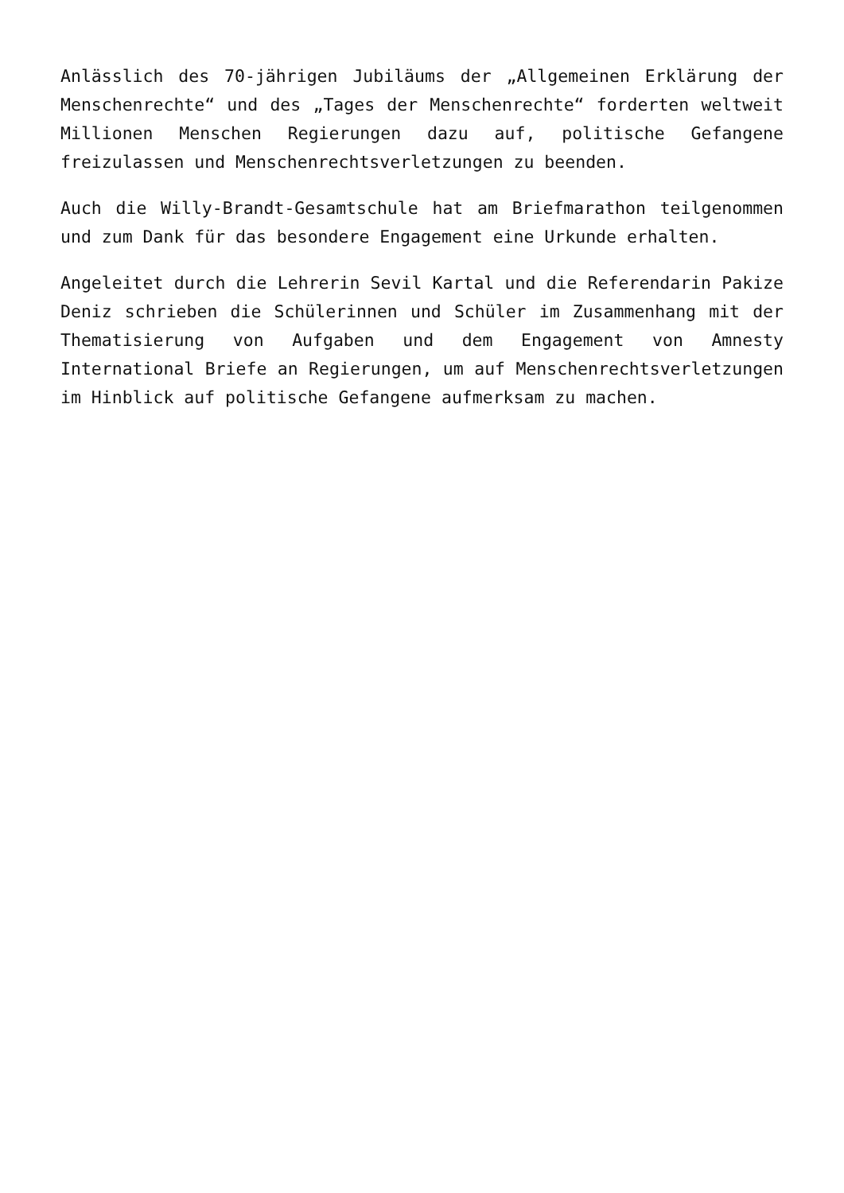Anlässlich des 70-jährigen Jubiläums der „Allgemeinen Erklärung der Menschenrechte“ und des „Tages der Menschenrechte“ forderten weltweit Millionen Menschen Regierungen dazu auf, politische Gefangene freizulassen und Menschenrechtsverletzungen zu beenden.
Auch die Willy-Brandt-Gesamtschule hat am Briefmarathon teilgenommen und zum Dank für das besondere Engagement eine Urkunde erhalten.
Angeleitet durch die Lehrerin Sevil Kartal und die Referendarin Pakize Deniz schrieben die Schülerinnen und Schüler im Zusammenhang mit der Thematisierung von Aufgaben und dem Engagement von Amnesty International Briefe an Regierungen, um auf Menschenrechtsverletzungen im Hinblick auf politische Gefangene aufmerksam zu machen.